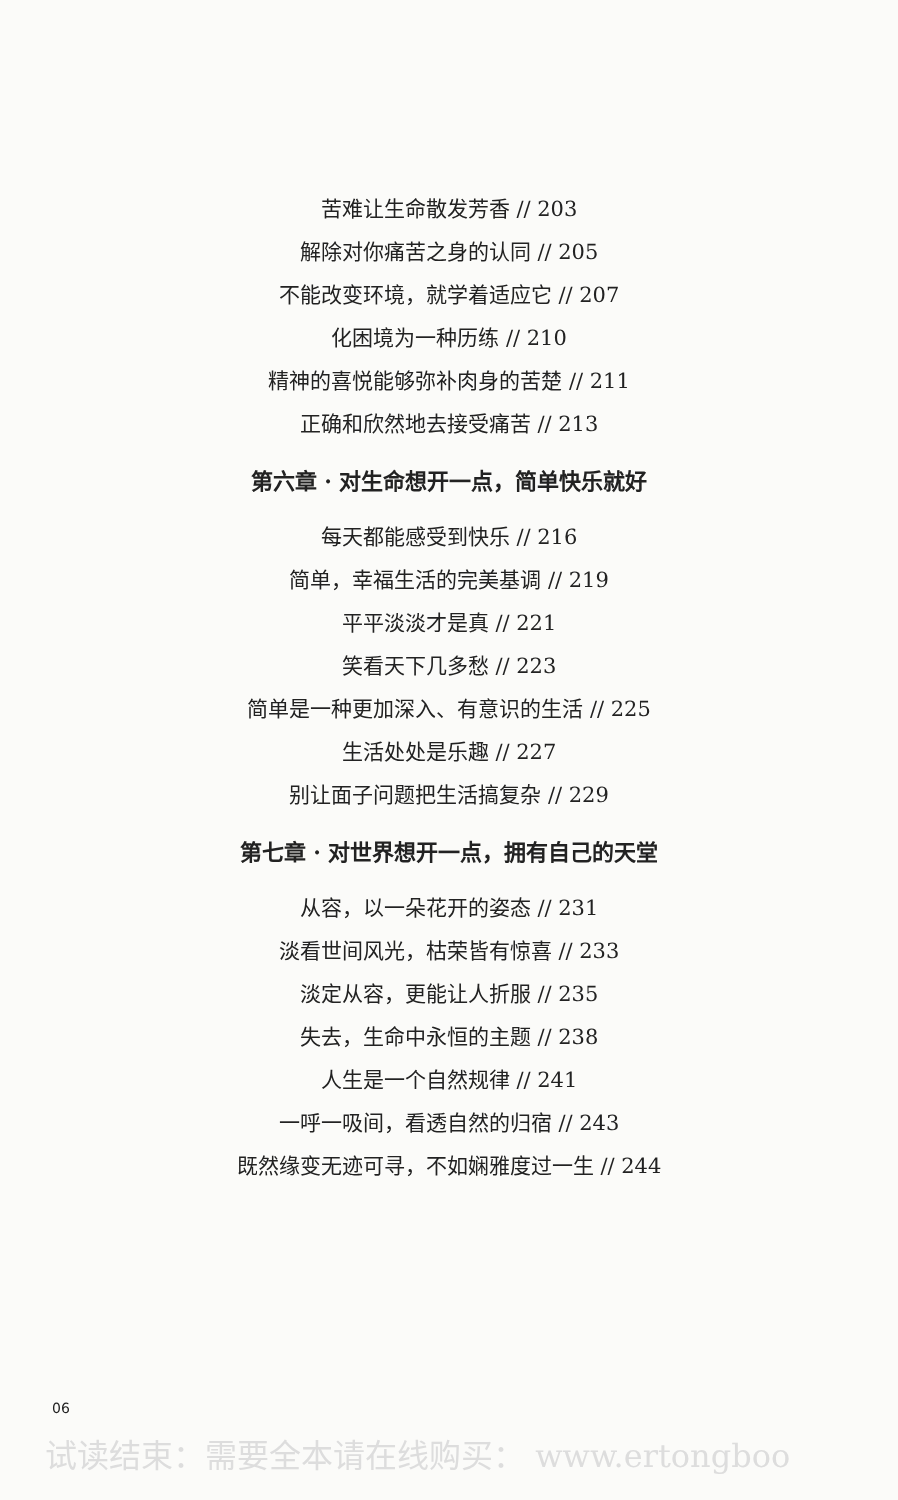苦难让生命散发芳香 // 203
解除对你痛苦之身的认同 // 205
不能改变环境，就学着适应它 // 207
化困境为一种历练 // 210
精神的喜悦能够弥补肉身的苦楚 // 211
正确和欣然地去接受痛苦 // 213
第六章 · 对生命想开一点，简单快乐就好
每天都能感受到快乐 // 216
简单，幸福生活的完美基调 // 219
平平淡淡才是真 // 221
笑看天下几多愁 // 223
简单是一种更加深入、有意识的生活 // 225
生活处处是乐趣 // 227
别让面子问题把生活搞复杂 // 229
第七章 · 对世界想开一点，拥有自己的天堂
从容，以一朵花开的姿态 // 231
淡看世间风光，枯荣皆有惊喜 // 233
淡定从容，更能让人折服 // 235
失去，生命中永恒的主题 // 238
人生是一个自然规律 // 241
一呼一吸间，看透自然的归宿 // 243
既然缘变无迹可寻，不如娴雅度过一生 // 244
06
试读结束：需要全本请在线购买： www.ertongboo